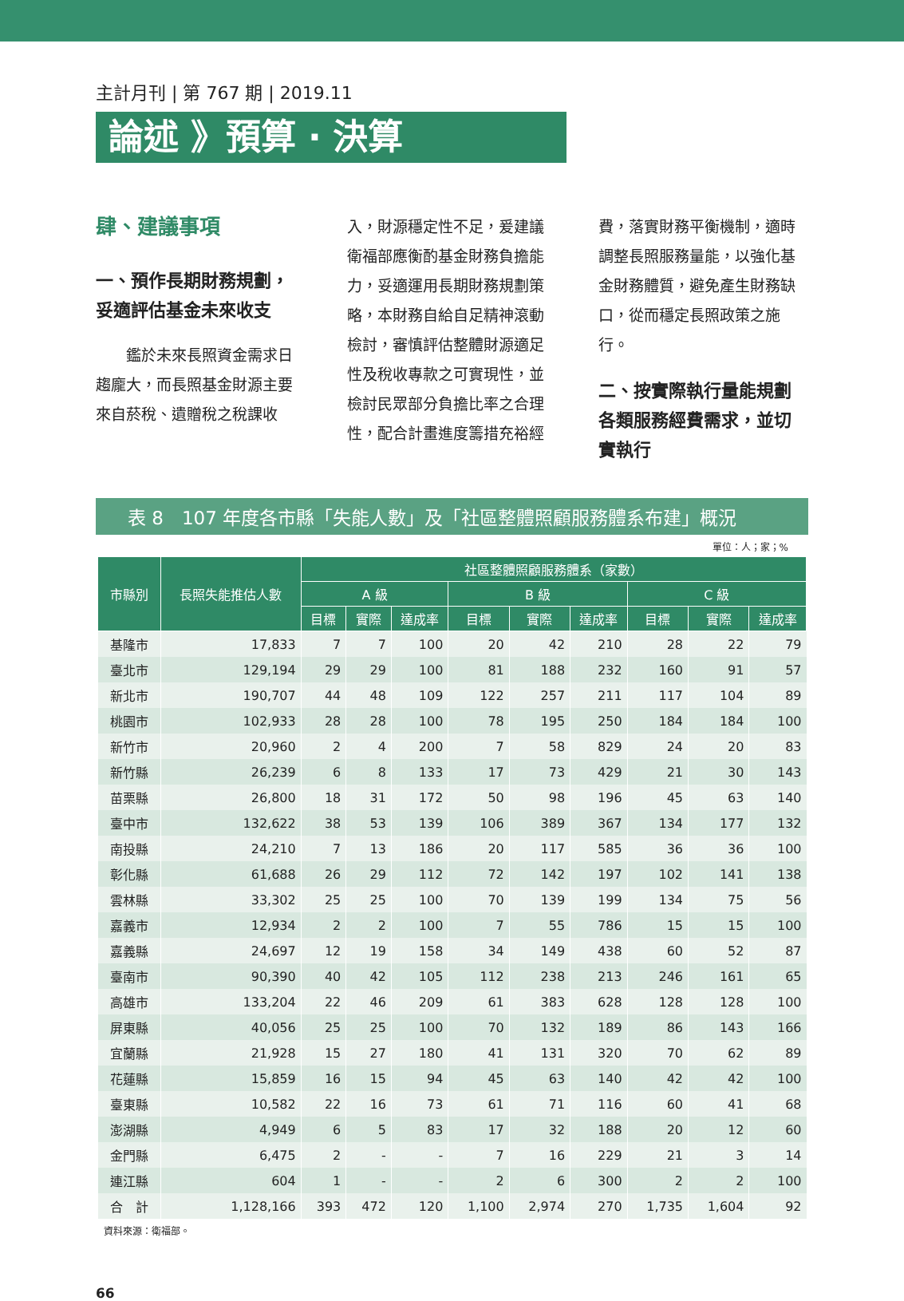主計月刊 | 第 767 期 | 2019.11
論述 》預算 ‧ 決算
肆、建議事項
一、預作長期財務規劃，妥適評估基金未來收支
　　鑑於未來長照資金需求日趨龐大，而長照基金財源主要來自菸稅、遺贈稅之稅課收
入，財源穩定性不足，爰建議衛福部應衡酌基金財務負擔能力，妥適運用長期財務規劃策略，本財務自給自足精神滾動檢討，審慎評估整體財源適足性及稅收專款之可實現性，並檢討民眾部分負擔比率之合理性，配合計畫進度籌措充裕經
費，落實財務平衡機制，適時調整長照服務量能，以強化基金財務體質，避免產生財務缺口，從而穩定長照政策之施行。
二、按實際執行量能規劃各類服務經費需求，並切實執行
表 8　107 年度各市縣「失能人數」及「社區整體照顧服務體系布建」概況
單位：人；家；%
| 市縣別 | 長照失能推估人數 | 社區整體照顧服務體系（家數） | | | | | | | | |
| --- | --- | --- | --- | --- | --- | --- | --- | --- | --- | --- |
| | | A 級 | | | B 級 | | | C 級 | | |
| | | 目標 | 實際 | 達成率 | 目標 | 實際 | 達成率 | 目標 | 實際 | 達成率 |
| 基隆市 | 17,833 | 7 | 7 | 100 | 20 | 42 | 210 | 28 | 22 | 79 |
| 臺北市 | 129,194 | 29 | 29 | 100 | 81 | 188 | 232 | 160 | 91 | 57 |
| 新北市 | 190,707 | 44 | 48 | 109 | 122 | 257 | 211 | 117 | 104 | 89 |
| 桃園市 | 102,933 | 28 | 28 | 100 | 78 | 195 | 250 | 184 | 184 | 100 |
| 新竹市 | 20,960 | 2 | 4 | 200 | 7 | 58 | 829 | 24 | 20 | 83 |
| 新竹縣 | 26,239 | 6 | 8 | 133 | 17 | 73 | 429 | 21 | 30 | 143 |
| 苗栗縣 | 26,800 | 18 | 31 | 172 | 50 | 98 | 196 | 45 | 63 | 140 |
| 臺中市 | 132,622 | 38 | 53 | 139 | 106 | 389 | 367 | 134 | 177 | 132 |
| 南投縣 | 24,210 | 7 | 13 | 186 | 20 | 117 | 585 | 36 | 36 | 100 |
| 彰化縣 | 61,688 | 26 | 29 | 112 | 72 | 142 | 197 | 102 | 141 | 138 |
| 雲林縣 | 33,302 | 25 | 25 | 100 | 70 | 139 | 199 | 134 | 75 | 56 |
| 嘉義市 | 12,934 | 2 | 2 | 100 | 7 | 55 | 786 | 15 | 15 | 100 |
| 嘉義縣 | 24,697 | 12 | 19 | 158 | 34 | 149 | 438 | 60 | 52 | 87 |
| 臺南市 | 90,390 | 40 | 42 | 105 | 112 | 238 | 213 | 246 | 161 | 65 |
| 高雄市 | 133,204 | 22 | 46 | 209 | 61 | 383 | 628 | 128 | 128 | 100 |
| 屏東縣 | 40,056 | 25 | 25 | 100 | 70 | 132 | 189 | 86 | 143 | 166 |
| 宜蘭縣 | 21,928 | 15 | 27 | 180 | 41 | 131 | 320 | 70 | 62 | 89 |
| 花蓮縣 | 15,859 | 16 | 15 | 94 | 45 | 63 | 140 | 42 | 42 | 100 |
| 臺東縣 | 10,582 | 22 | 16 | 73 | 61 | 71 | 116 | 60 | 41 | 68 |
| 澎湖縣 | 4,949 | 6 | 5 | 83 | 17 | 32 | 188 | 20 | 12 | 60 |
| 金門縣 | 6,475 | 2 | - | - | 7 | 16 | 229 | 21 | 3 | 14 |
| 連江縣 | 604 | 1 | - | - | 2 | 6 | 300 | 2 | 2 | 100 |
| 合 計 | 1,128,166 | 393 | 472 | 120 | 1,100 | 2,974 | 270 | 1,735 | 1,604 | 92 |
資料來源：衛福部。
66